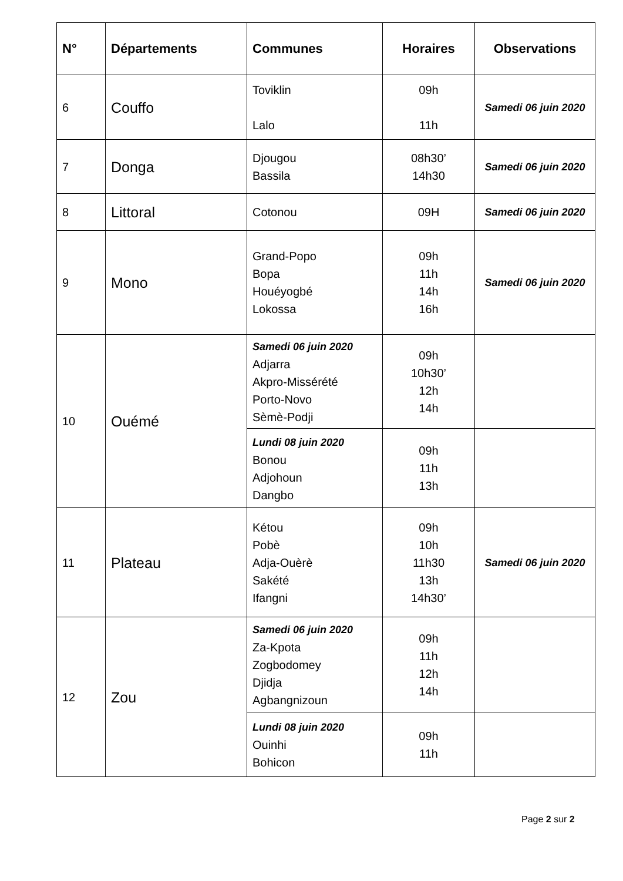| N° | Départements | Communes | Horaires | Observations |
| --- | --- | --- | --- | --- |
| 6 | Couffo | Toviklin Lalo | 09h 11h | Samedi 06 juin 2020 |
| 7 | Donga | Djougou Bassila | 08h30’ 14h30 | Samedi 06 juin 2020 |
| 8 | Littoral | Cotonou | 09H | Samedi 06 juin 2020 |
| 9 | Mono | Grand-Popo Bopa Houéyogbé Lokossa | 09h 11h 14h 16h | Samedi 06 juin 2020 |
| 10 | Ouémé | Samedi 06 juin 2020 Adjarra Akpro-Missérété Porto-Novo Sèmè-Podji | 09h 10h30’ 12h 14h | |
| | | Lundi 08 juin 2020 Bonou Adjohoun Dangbo | 09h 11h 13h | |
| 11 | Plateau | Kétou Pobè Adja-Ouèrè Sakété Ifangni | 09h 10h 11h30 13h 14h30’ | Samedi 06 juin 2020 |
| 12 | Zou | Samedi 06 juin 2020 Za-Kpota Zogbodomey Djidja Agbangnizoun | 09h 11h 12h 14h | |
| | | Lundi 08 juin 2020 Ouinhi Bohicon | 09h 11h | |
Page 2 sur 2